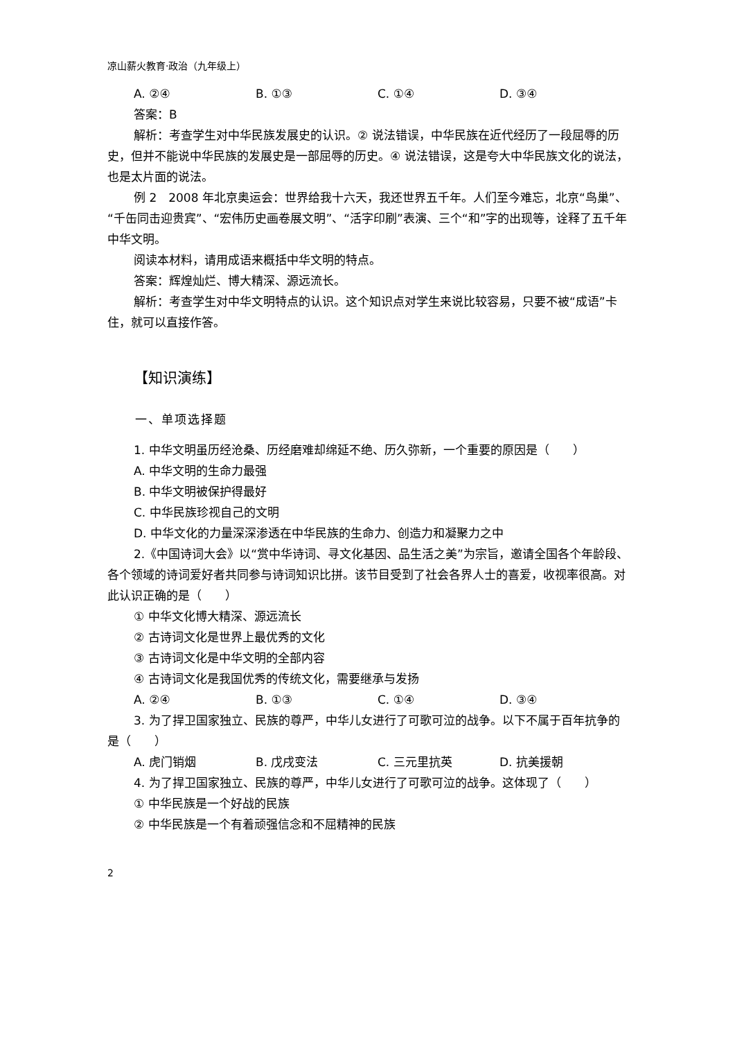凉山薪火教育·政治（九年级上）
A. ②④ B. ①③ C. ①④ D. ③④
答案：B
解析：考查学生对中华民族发展史的认识。② 说法错误，中华民族在近代经历了一段屈辱的历史，但并不能说中华民族的发展史是一部屈辱的历史。④ 说法错误，这是夸大中华民族文化的说法，也是太片面的说法。
例 2　2008 年北京奥运会：世界给我十六天，我还世界五千年。人们至今难忘，北京“鸟巢”、“千缶同击迎贵宾”、“宏伟历史画卷展文明”、“活字印刷”表演、三个“和”字的出现等，诠释了五千年中华文明。
阅读本材料，请用成语来概括中华文明的特点。
答案：辉煌灿烂、博大精深、源远流长。
解析：考查学生对中华文明特点的认识。这个知识点对学生来说比较容易，只要不被“成语”卡住，就可以直接作答。
【知识演练】
一、单项选择题
1. 中华文明虽历经沧桑、历经磨难却绵延不绝、历久弥新，一个重要的原因是（　　）
A. 中华文明的生命力最强
B. 中华文明被保护得最好
C. 中华民族珍视自己的文明
D. 中华文化的力量深深渗透在中华民族的生命力、创造力和凝聚力之中
2.《中国诗词大会》以“赏中华诗词、寻文化基因、品生活之美”为宗旨，邀请全国各个年龄段、各个领域的诗词爱好者共同参与诗词知识比拼。该节目受到了社会各界人士的喜爱，收视率很高。对此认识正确的是（　　）
① 中华文化博大精深、源远流长
② 古诗词文化是世界上最优秀的文化
③ 古诗词文化是中华文明的全部内容
④ 古诗词文化是我国优秀的传统文化，需要继承与发扬
A. ②④ B. ①③ C. ①④ D. ③④
3. 为了捍卫国家独立、民族的尊严，中华儿女进行了可歌可泣的战争。以下不属于百年抗争的是（　　）
A. 虎门销烟 B. 戊戌变法 C. 三元里抗英 D. 抗美援朝
4. 为了捍卫国家独立、民族的尊严，中华儿女进行了可歌可泣的战争。这体现了（　　）
① 中华民族是一个好战的民族
② 中华民族是一个有着顽强信念和不屈精神的民族
2